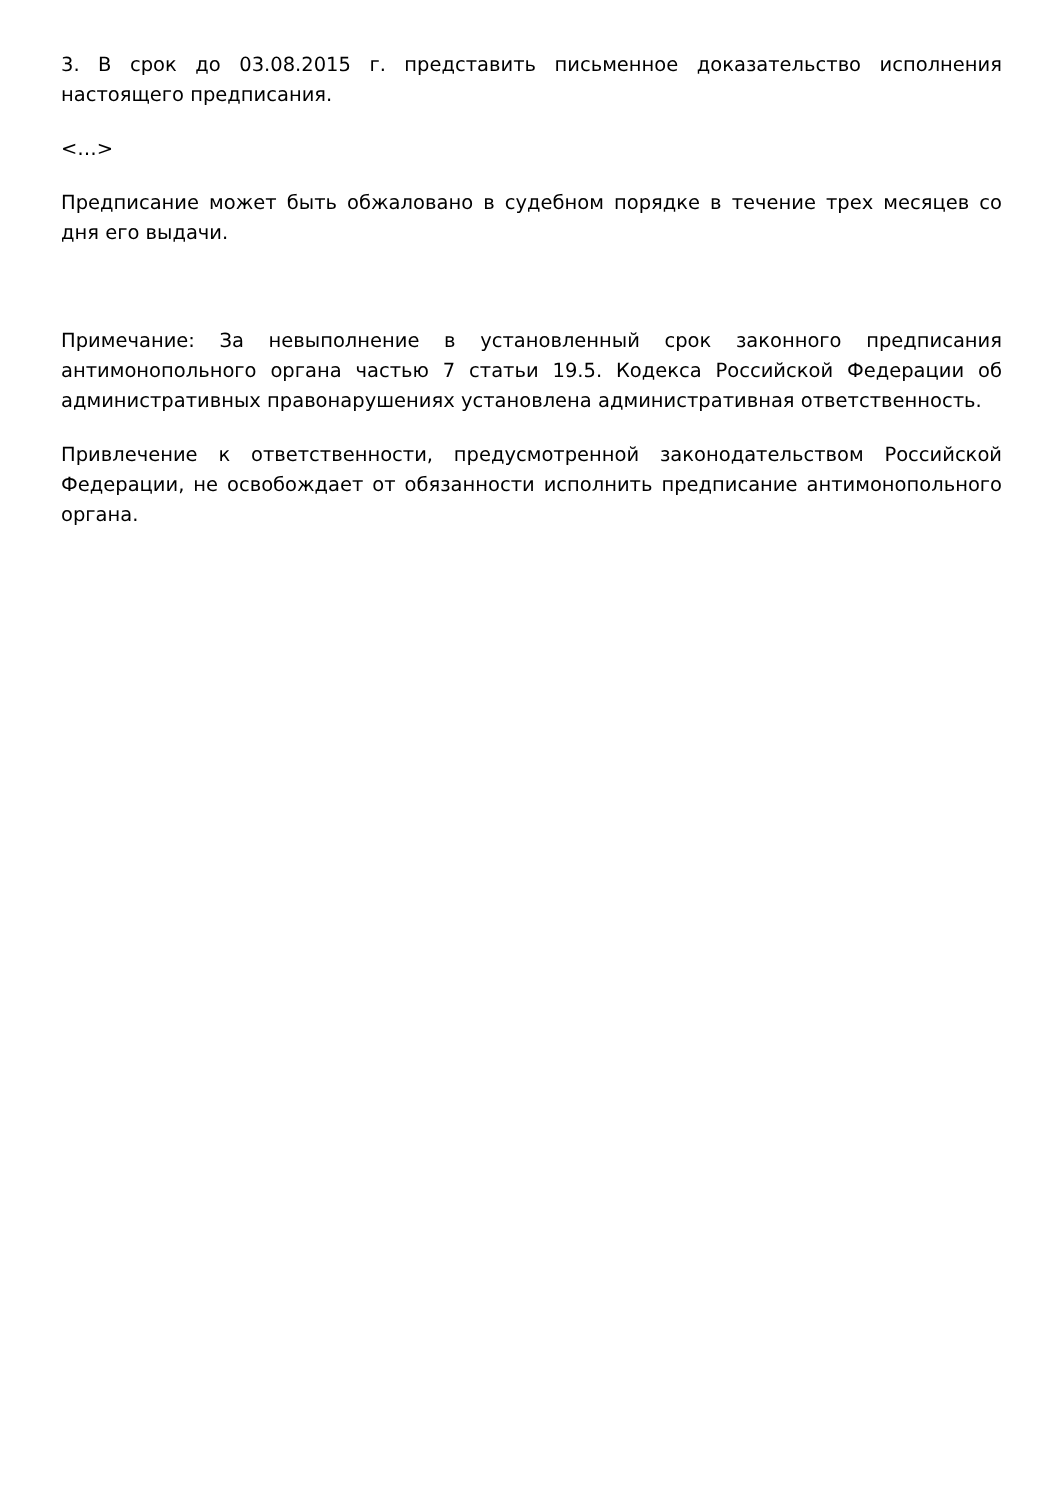3. В срок до 03.08.2015 г. представить письменное доказательство исполнения настоящего предписания.
<…>
Предписание может быть обжаловано в судебном порядке в течение трех месяцев со дня его выдачи.
Примечание: За невыполнение в установленный срок законного предписания антимонопольного органа частью 7 статьи 19.5. Кодекса Российской Федерации об административных правонарушениях установлена административная ответственность.
Привлечение к ответственности, предусмотренной законодательством Российской Федерации, не освобождает от обязанности исполнить предписание антимонопольного органа.